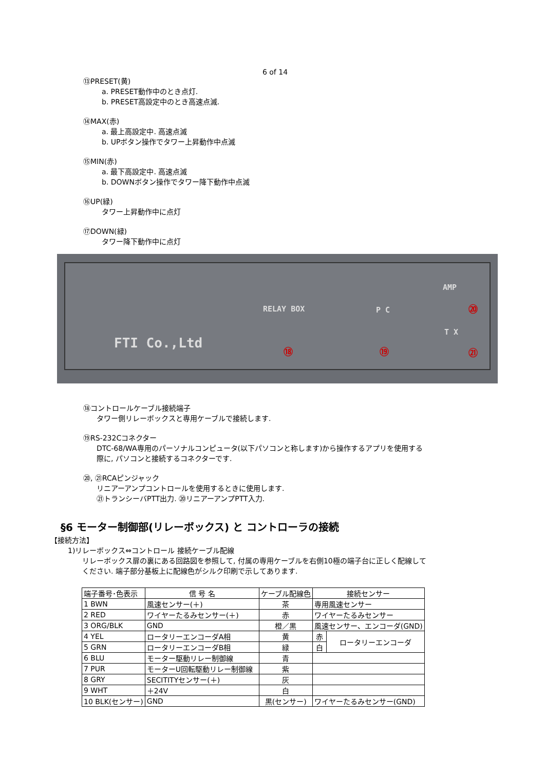6 of 14
⑬PRESET(黄)
a. PRESET動作中のとき点灯.
b. PRESET高設定中のとき高速点滅.
⑭MAX(赤)
a. 最上高設定中. 高速点滅
b. UPボタン操作でタワー上昇動作中点滅
⑮MIN(赤)
a. 最下高設定中. 高速点滅
b. DOWNボタン操作でタワー降下動作中点滅
⑯UP(緑)
タワー上昇動作中に点灯
⑰DOWN(緑)
タワー降下動作中に点灯
RELAY BOX P C
AMP
T X
FTI Co.,Ltd ⑱ ⑲
⑳
㉑
⑱コントロールケーブル接続端子
タワー側リレーボックスと専用ケーブルで接続します.
⑲RS-232Cコネクター
DTC-68/WA専用のパーソナルコンピュータ(以下パソコンと称します)から操作するアプリを使用する
際に, パソコンと接続するコネクターです.
⑳, ㉑RCAピンジャック
リニアーアンプコントロールを使用するときに使用します.
㉑トランシーバPTT出力. ⑳リニアーアンプPTT入力.
§6 モーター制御部(リレーボックス) と コントローラの接続
【接続方法】
1)リレーボックス⇔コントロール 接続ケーブル配線
リレーボックス扉の裏にある回路図を参照して, 付属の専用ケーブルを右側10極の端子台に正しく配線して
ください. 端子部分基板上に配線色がシルク印刷で示してあります.
| 端子番号･色表示 | 信 号 名 | ケーブル配線色 | 接続センサー | |
| 1 BWN | 風速センサー(＋) | 茶 | 専用風速センサー | |
| 2 RED | ワイヤーたるみセンサー(＋) | 赤 | ワイヤーたるみセンサー | |
| 3 ORG/BLK | GND | 橙／黒 | 風速センサー、エンコーダ(GND) | |
| 4 YEL | ロータリーエンコーダA相 | 黄 | 赤 | ロータリーエンコーダ |
| 5 GRN | ロータリーエンコーダB相 | 緑 | 白 | |
| 6 BLU | モーター駆動リレー制御線 | 青 | | |
| 7 PUR | モーターU回転駆動リレー制御線 | 紫 | | |
| 8 GRY | SECITITYセンサー(＋) | 灰 | | |
| 9 WHT | ＋24V | 白 | | |
| 10 BLK(センサー) | GND | 黒(センサー) | ワイヤーたるみセンサー(GND) | |